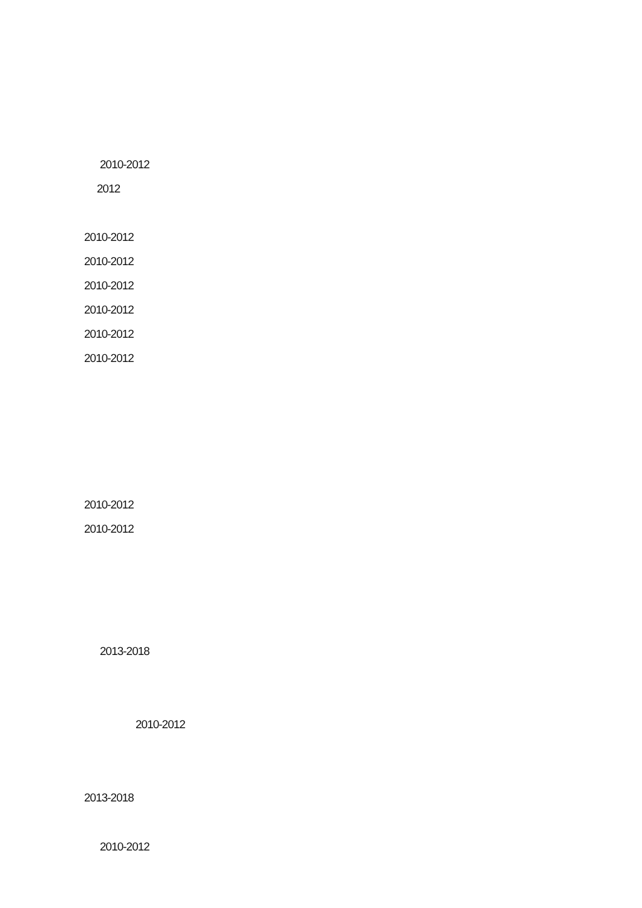2010-2012
2012
2010-2012
2010-2012
2010-2012
2010-2012
2010-2012
2010-2012
2010-2012
2010-2012
2013-2018
2010-2012
2013-2018
2010-2012